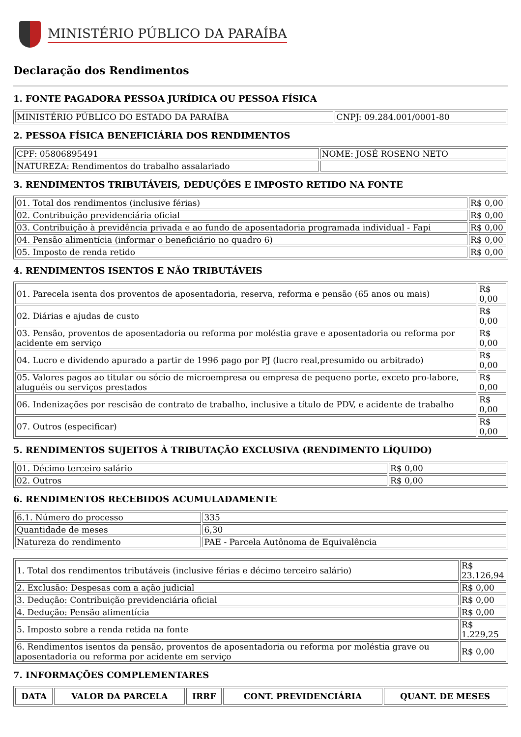MINISTÉRIO PÚBLICO DA PARAÍBA
Declaração dos Rendimentos
1. FONTE PAGADORA PESSOA JURÍDICA OU PESSOA FÍSICA
| MINISTÉRIO PÚBLICO DO ESTADO DA PARAÍBA | CNPJ: 09.284.001/0001-80 |
2. PESSOA FÍSICA BENEFICIÁRIA DOS RENDIMENTOS
| CPF: 05806895491 | NOME: JOSÉ ROSENO NETO |
| NATUREZA: Rendimentos do trabalho assalariado | |
3. RENDIMENTOS TRIBUTÁVEIS, DEDUÇÕES E IMPOSTO RETIDO NA FONTE
| 01. Total dos rendimentos (inclusive férias) | R$ 0,00 |
| 02. Contribuição previdenciária oficial | R$ 0,00 |
| 03. Contribuição à previdência privada e ao fundo de aposentadoria programada individual - Fapi | R$ 0,00 |
| 04. Pensão alimentícia (informar o beneficiário no quadro 6) | R$ 0,00 |
| 05. Imposto de renda retido | R$ 0,00 |
4. RENDIMENTOS ISENTOS E NÃO TRIBUTÁVEIS
| 01. Parecela isenta dos proventos de aposentadoria, reserva, reforma e pensão (65 anos ou mais) | R$ 0,00 |
| 02. Diárias e ajudas de custo | R$ 0,00 |
| 03. Pensão, proventos de aposentadoria ou reforma por moléstia grave e aposentadoria ou reforma por acidente em serviço | R$ 0,00 |
| 04. Lucro e dividendo apurado a partir de 1996 pago por PJ (lucro real,presumido ou arbitrado) | R$ 0,00 |
| 05. Valores pagos ao titular ou sócio de microempresa ou empresa de pequeno porte, exceto pro-labore, aluguéis ou serviços prestados | R$ 0,00 |
| 06. Indenizações por rescisão de contrato de trabalho, inclusive a título de PDV, e acidente de trabalho | R$ 0,00 |
| 07. Outros (especificar) | R$ 0,00 |
5. RENDIMENTOS SUJEITOS À TRIBUTAÇÃO EXCLUSIVA (RENDIMENTO LÍQUIDO)
| 01. Décimo terceiro salário | R$ 0,00 |
| 02. Outros | R$ 0,00 |
6. RENDIMENTOS RECEBIDOS ACUMULADAMENTE
| 6.1. Número do processo | 335 |
| Quantidade de meses | 6,30 |
| Natureza do rendimento | PAE - Parcela Autônoma de Equivalência |
| 1. Total dos rendimentos tributáveis (inclusive férias e décimo terceiro salário) | R$ 23.126,94 |
| 2. Exclusão: Despesas com a ação judicial | R$ 0,00 |
| 3. Dedução: Contribuição previdenciária oficial | R$ 0,00 |
| 4. Dedução: Pensão alimentícia | R$ 0,00 |
| 5. Imposto sobre a renda retida na fonte | R$ 1.229,25 |
| 6. Rendimentos isentos da pensão, proventos de aposentadoria ou reforma por moléstia grave ou aposentadoria ou reforma por acidente em serviço | R$ 0,00 |
7. INFORMAÇÕES COMPLEMENTARES
| DATA | VALOR DA PARCELA | IRRF | CONT. PREVIDENCIÁRIA | QUANT. DE MESES |
| --- | --- | --- | --- | --- |